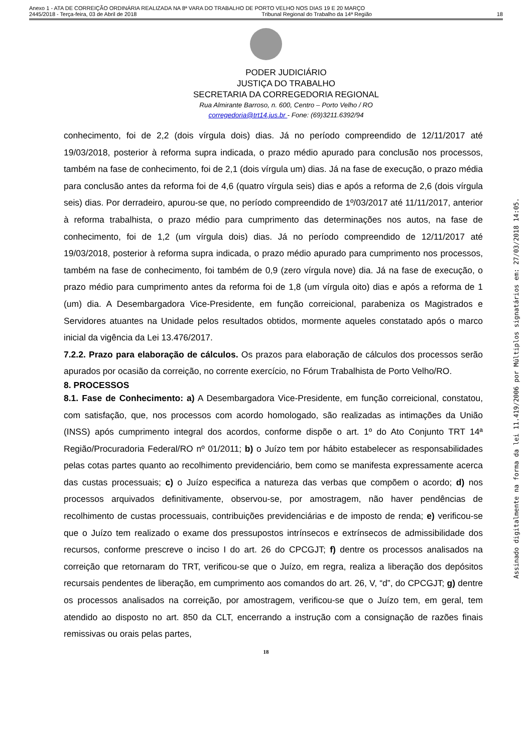Anexo 1 - ATA DE CORREIÇÃO ORDINÁRIA REALIZADA NA 8ª VARA DO TRABALHO DE PORTO VELHO NOS DIAS 19 E 20 MARÇO
2445/2018 - Terça-feira, 03 de Abril de 2018 Tribunal Regional do Trabalho da 14ª Região 18
PODER JUDICIÁRIO
JUSTIÇA DO TRABALHO
SECRETARIA DA CORREGEDORIA REGIONAL
Rua Almirante Barroso, n. 600, Centro – Porto Velho / RO
corregedoria@trt14.jus.br - Fone: (69)3211.6392/94
conhecimento, foi de 2,2 (dois vírgula dois) dias. Já no período compreendido de 12/11/2017 até 19/03/2018, posterior à reforma supra indicada, o prazo médio apurado para conclusão nos processos, também na fase de conhecimento, foi de 2,1 (dois vírgula um) dias. Já na fase de execução, o prazo média para conclusão antes da reforma foi de 4,6 (quatro vírgula seis) dias e após a reforma de 2,6 (dois vírgula seis) dias. Por derradeiro, apurou-se que, no período compreendido de 1º/03/2017 até 11/11/2017, anterior à reforma trabalhista, o prazo médio para cumprimento das determinações nos autos, na fase de conhecimento, foi de 1,2 (um vírgula dois) dias. Já no período compreendido de 12/11/2017 até 19/03/2018, posterior à reforma supra indicada, o prazo médio apurado para cumprimento nos processos, também na fase de conhecimento, foi também de 0,9 (zero vírgula nove) dia. Já na fase de execução, o prazo médio para cumprimento antes da reforma foi de 1,8 (um vírgula oito) dias e após a reforma de 1 (um) dia. A Desembargadora Vice-Presidente, em função correicional, parabeniza os Magistrados e Servidores atuantes na Unidade pelos resultados obtidos, mormente aqueles constatado após o marco inicial da vigência da Lei 13.476/2017.
7.2.2. Prazo para elaboração de cálculos. Os prazos para elaboração de cálculos dos processos serão apurados por ocasião da correição, no corrente exercício, no Fórum Trabalhista de Porto Velho/RO.
8. PROCESSOS
8.1. Fase de Conhecimento: a) A Desembargadora Vice-Presidente, em função correicional, constatou, com satisfação, que, nos processos com acordo homologado, são realizadas as intimações da União (INSS) após cumprimento integral dos acordos, conforme dispõe o art. 1º do Ato Conjunto TRT 14ª Região/Procuradoria Federal/RO nº 01/2011; b) o Juízo tem por hábito estabelecer as responsabilidades pelas cotas partes quanto ao recolhimento previdenciário, bem como se manifesta expressamente acerca das custas processuais; c) o Juízo especifica a natureza das verbas que compõem o acordo; d) nos processos arquivados definitivamente, observou-se, por amostragem, não haver pendências de recolhimento de custas processuais, contribuições previdenciárias e de imposto de renda; e) verificou-se que o Juízo tem realizado o exame dos pressupostos intrínsecos e extrínsecos de admissibilidade dos recursos, conforme prescreve o inciso I do art. 26 do CPCGJT; f) dentre os processos analisados na correição que retornaram do TRT, verificou-se que o Juízo, em regra, realiza a liberação dos depósitos recursais pendentes de liberação, em cumprimento aos comandos do art. 26, V, “d”, do CPCGJT; g) dentre os processos analisados na correição, por amostragem, verificou-se que o Juízo tem, em geral, tem atendido ao disposto no art. 850 da CLT, encerrando a instrução com a consignação de razões finais remissivas ou orais pelas partes,
18
Assinado digitalmente na forma da lei 11.419/2006 por Múltiplos signatários em: 27/03/2018 14:05.